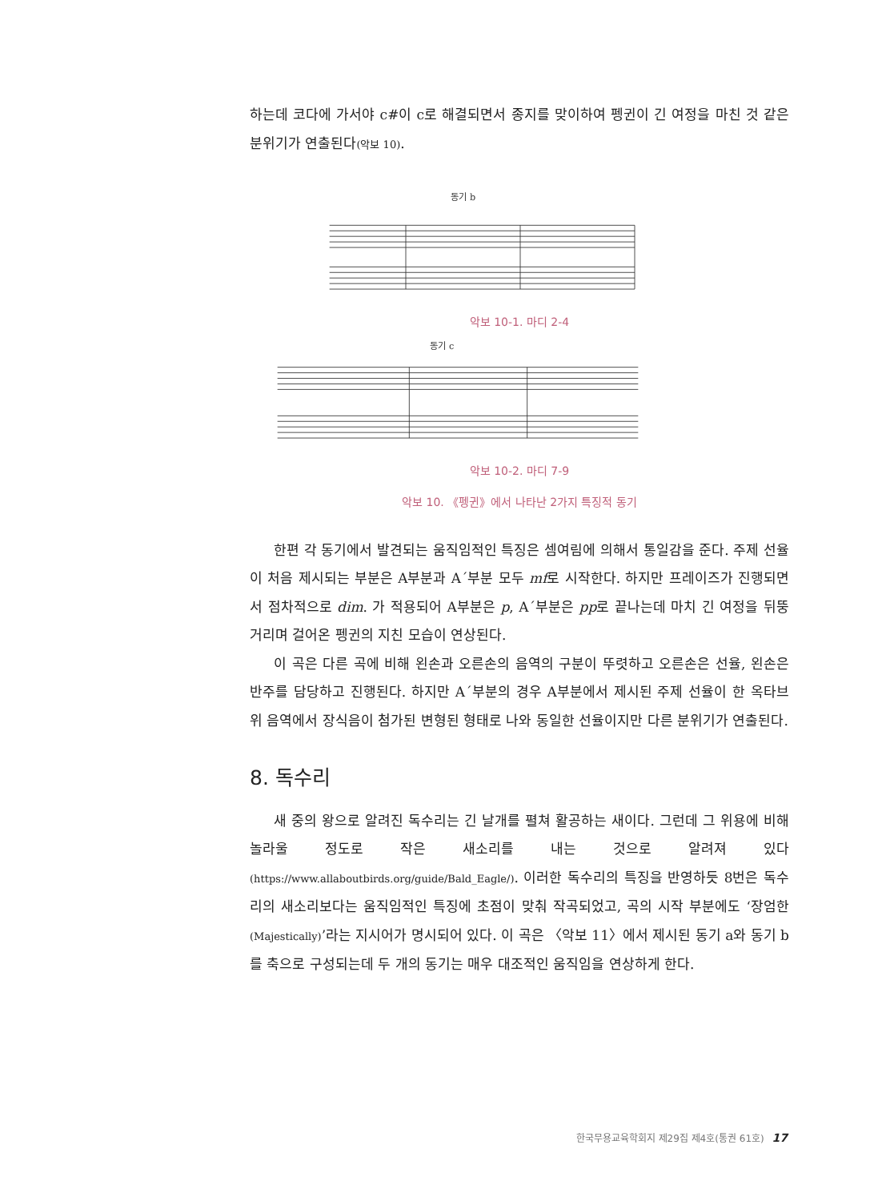하는데 코다에 가서야 c#이 c로 해결되면서 종지를 맞이하여 펭귄이 긴 여정을 마친 것 같은 분위기가 연출된다(악보 10).
동기 b
악보 10-1. 마디 2-4
동기 c
악보 10-2. 마디 7-9
악보 10. 《펭귄》에서 나타난 2가지 특징적 동기
한편 각 동기에서 발견되는 움직임적인 특징은 셈여림에 의해서 통일감을 준다. 주제 선율이 처음 제시되는 부분은 A부분과 A´부분 모두 mf로 시작한다. 하지만 프레이즈가 진행되면서 점차적으로 dim. 가 적용되어 A부분은 p, A´부분은 pp로 끝나는데 마치 긴 여정을 뒤뚱거리며 걸어온 펭귄의 지친 모습이 연상된다.
이 곡은 다른 곡에 비해 왼손과 오른손의 음역의 구분이 뚜렷하고 오른손은 선율, 왼손은 반주를 담당하고 진행된다. 하지만 A´부분의 경우 A부분에서 제시된 주제 선율이 한 옥타브 위 음역에서 장식음이 첨가된 변형된 형태로 나와 동일한 선율이지만 다른 분위기가 연출된다.
8. 독수리
새 중의 왕으로 알려진 독수리는 긴 날개를 펼쳐 활공하는 새이다. 그런데 그 위용에 비해 놀라울 정도로 작은 새소리를 내는 것으로 알려져 있다(https://www.allaboutbirds.org/guide/Bald_Eagle/). 이러한 독수리의 특징을 반영하듯 8번은 독수리의 새소리보다는 움직임적인 특징에 초점이 맞춰 작곡되었고, 곡의 시작 부분에도 ‘장엄한(Majestically)’라는 지시어가 명시되어 있다. 이 곡은 〈악보 11〉에서 제시된 동기 a와 동기 b를 축으로 구성되는데 두 개의 동기는 매우 대조적인 움직임을 연상하게 한다.
한국무용교육학회지 제29집 제4호(통권 61호) 17